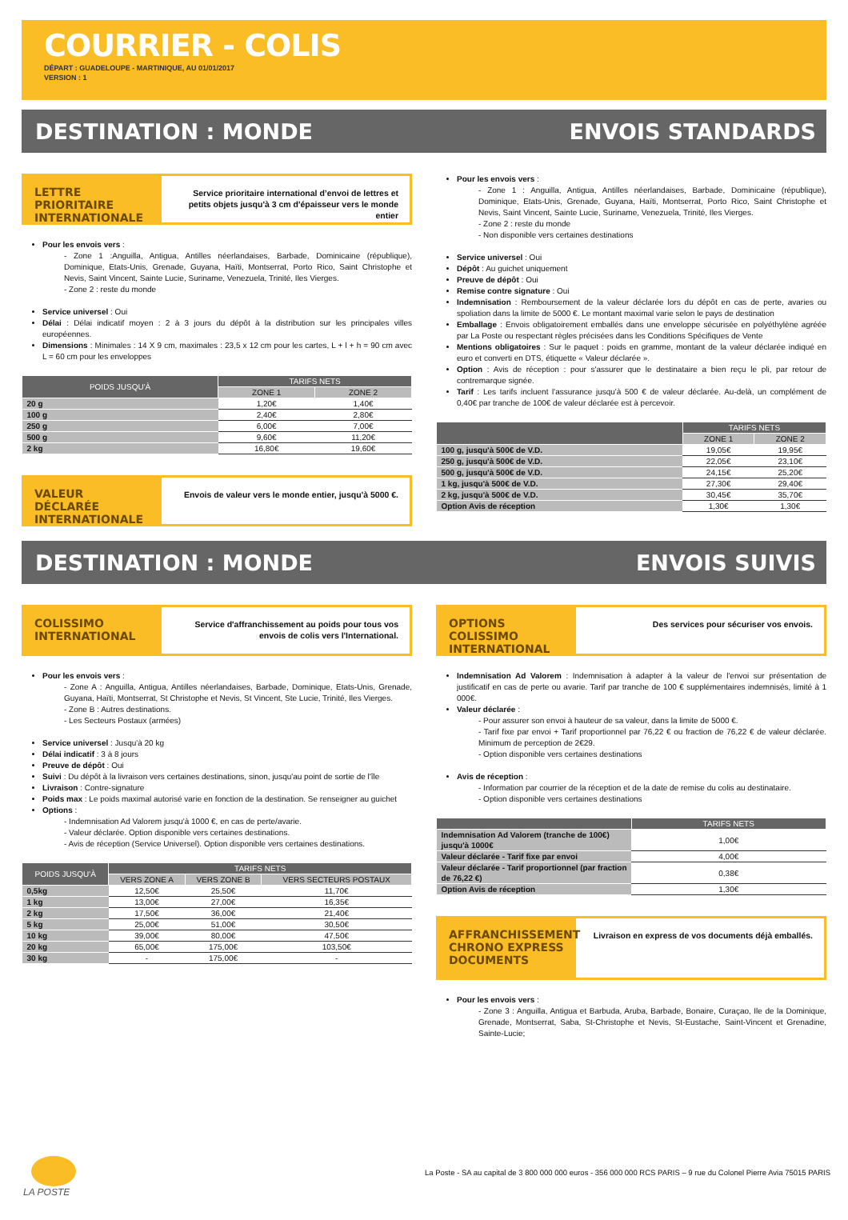COURRIER - COLIS
DÉPART : GUADELOUPE - MARTINIQUE, AU 01/01/2017
VERSION : 1
DESTINATION : MONDE ENVOIS STANDARDS
LETTRE PRIORITAIRE INTERNATIONALE
Service prioritaire international d’envoi de lettres et petits objets jusqu'à 3 cm d'épaisseur vers le monde entier
Pour les envois vers :
- Zone 1 :Anguilla, Antigua, Antilles néerlandaises, Barbade, Dominicaine (république), Dominique, Etats-Unis, Grenade, Guyana, Haïti, Montserrat, Porto Rico, Saint Christophe et Nevis, Saint Vincent, Sainte Lucie, Suriname, Venezuela, Trinité, Iles Vierges.
- Zone 2 : reste du monde
Service universel : Oui
Délai : Délai indicatif moyen : 2 à 3 jours du dépôt à la distribution sur les principales villes européennes.
Dimensions : Minimales : 14 X 9 cm, maximales : 23,5 x 12 cm pour les cartes, L + l + h = 90 cm avec L = 60 cm pour les enveloppes
| POIDS JUSQU'À | TARIFS NETS | |
| --- | --- | --- |
| | ZONE 1 | ZONE 2 |
| 20 g | 1,20€ | 1,40€ |
| 100 g | 2,40€ | 2,80€ |
| 250 g | 6,00€ | 7,00€ |
| 500 g | 9,60€ | 11,20€ |
| 2 kg | 16,80€ | 19,60€ |
VALEUR DÉCLARÉE INTERNATIONALE
Envois de valeur vers le monde entier, jusqu'à 5000 €.
Pour les envois vers :
- Zone 1 : Anguilla, Antigua, Antilles néerlandaises, Barbade, Dominicaine (république), Dominique, Etats-Unis, Grenade, Guyana, Haïti, Montserrat, Porto Rico, Saint Christophe et Nevis, Saint Vincent, Sainte Lucie, Suriname, Venezuela, Trinité, Iles Vierges.
- Zone 2 : reste du monde
- Non disponible vers certaines destinations
Service universel : Oui
Dépôt : Au guichet uniquement
Preuve de dépôt : Oui
Remise contre signature : Oui
Indemnisation : Remboursement de la valeur déclarée lors du dépôt en cas de perte, avaries ou spoliation dans la limite de 5000 €. Le montant maximal varie selon le pays de destination
Emballage : Envois obligatoirement emballés dans une enveloppe sécurisée en polyéthylène agréée par La Poste ou respectant règles précisées dans les Conditions Spécifiques de Vente
Mentions obligatoires : Sur le paquet : poids en gramme, montant de la valeur déclarée indiqué en euro et converti en DTS, étiquette « Valeur déclarée ».
Option : Avis de réception : pour s'assurer que le destinataire a bien reçu le pli, par retour de contremarque signée.
Tarif : Les tarifs incluent l'assurance jusqu'à 500 € de valeur déclarée. Au-delà, un complément de 0,40€ par tranche de 100€ de valeur déclarée est à percevoir.
| | TARIFS NETS | |
| --- | --- | --- |
| | ZONE 1 | ZONE 2 |
| 100 g, jusqu'à 500€ de V.D. | 19,05€ | 19,95€ |
| 250 g, jusqu'à 500€ de V.D. | 22,05€ | 23,10€ |
| 500 g, jusqu'à 500€ de V.D. | 24,15€ | 25,20€ |
| 1 kg, jusqu'à 500€ de V.D. | 27,30€ | 29,40€ |
| 2 kg, jusqu'à 500€ de V.D. | 30,45€ | 35,70€ |
| Option Avis de réception | 1,30€ | 1,30€ |
DESTINATION : MONDE ENVOIS SUIVIS
COLISSIMO INTERNATIONAL
Service d'affranchissement au poids pour tous vos envois de colis vers l'International.
Pour les envois vers :
- Zone A : Anguilla, Antigua, Antilles néerlandaises, Barbade, Dominique, Etats-Unis, Grenade, Guyana, Haïti, Montserrat, St Christophe et Nevis, St Vincent, Ste Lucie, Trinité, Iles Vierges.
- Zone B : Autres destinations.
- Les Secteurs Postaux (armées)
Service universel : Jusqu'à 20 kg
Délai indicatif : 3 à 8 jours
Preuve de dépôt : Oui
Suivi : Du dépôt à la livraison vers certaines destinations, sinon, jusqu'au point de sortie de l'île
Livraison : Contre-signature
Poids max : Le poids maximal autorisé varie en fonction de la destination. Se renseigner au guichet
Options :
- Indemnisation Ad Valorem jusqu'à 1000 €, en cas de perte/avarie.
- Valeur déclarée. Option disponible vers certaines destinations.
- Avis de réception (Service Universel). Option disponible vers certaines destinations.
| POIDS JUSQU'À | TARIFS NETS | | |
| --- | --- | --- | --- |
| | VERS ZONE A | VERS ZONE B | VERS SECTEURS POSTAUX |
| 0,5kg | 12,50€ | 25,50€ | 11,70€ |
| 1 kg | 13,00€ | 27,00€ | 16,35€ |
| 2 kg | 17,50€ | 36,00€ | 21,40€ |
| 5 kg | 25,00€ | 51,00€ | 30,50€ |
| 10 kg | 39,00€ | 80,00€ | 47,50€ |
| 20 kg | 65,00€ | 175,00€ | 103,50€ |
| 30 kg | - | 175,00€ | - |
OPTIONS COLISSIMO INTERNATIONAL
Des services pour sécuriser vos envois.
Indemnisation Ad Valorem : Indemnisation à adapter à la valeur de l'envoi sur présentation de justificatif en cas de perte ou avarie. Tarif par tranche de 100 € supplémentaires indemnisés, limité à 1 000€.
Valeur déclarée :
- Pour assurer son envoi à hauteur de sa valeur, dans la limite de 5000 €.
- Tarif fixe par envoi + Tarif proportionnel par 76,22 € ou fraction de 76,22 € de valeur déclarée. Minimum de perception de 2€29.
- Option disponible vers certaines destinations
Avis de réception :
- Information par courrier de la réception et de la date de remise du colis au destinataire.
- Option disponible vers certaines destinations
| | TARIFS NETS |
| --- | --- |
| Indemnisation Ad Valorem (tranche de 100€) jusqu'à 1000€ | 1,00€ |
| Valeur déclarée - Tarif fixe par envoi | 4,00€ |
| Valeur déclarée - Tarif proportionnel (par fraction de 76,22 €) | 0,38€ |
| Option Avis de réception | 1,30€ |
AFFRANCHISSEMENT CHRONO EXPRESS DOCUMENTS
Livraison en express de vos documents déjà emballés.
Pour les envois vers :
- Zone 3 : Anguilla, Antigua et Barbuda, Aruba, Barbade, Bonaire, Curaçao, Ile de la Dominique, Grenade, Montserrat, Saba, St-Christophe et Nevis, St-Eustache, Saint-Vincent et Grenadine, Sainte-Lucie;
LA POSTE
La Poste - SA au capital de 3 800 000 000 euros - 356 000 000 RCS PARIS – 9 rue du Colonel Pierre Avia 75015 PARIS